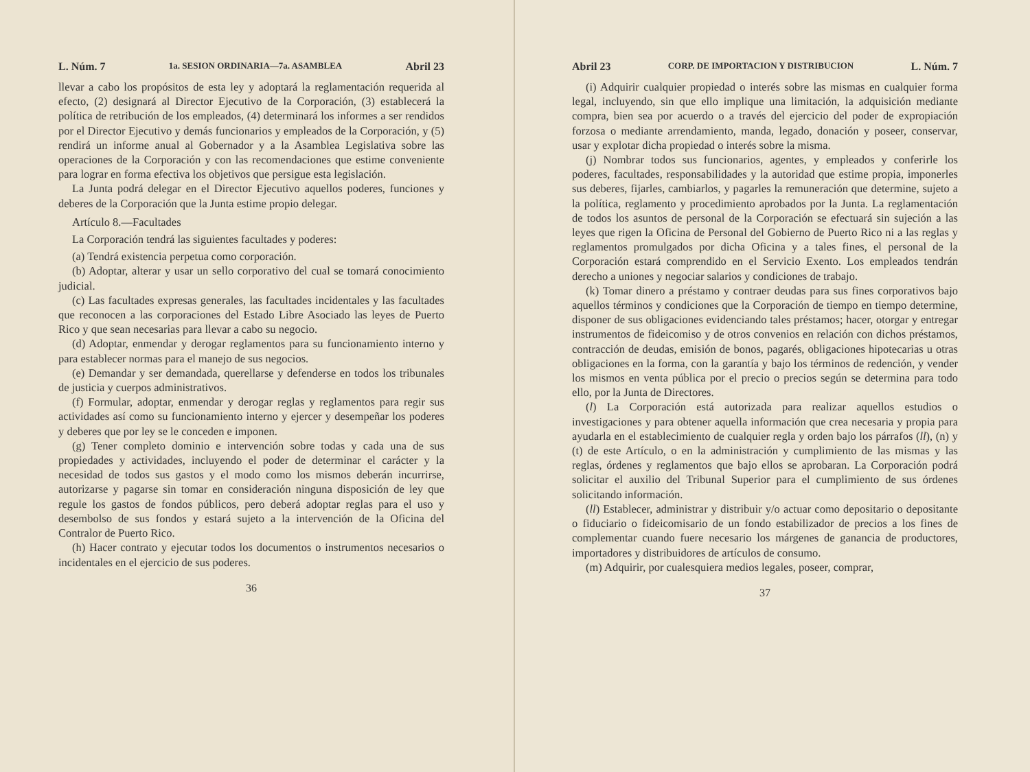L. Núm. 7 1a. SESION ORDINARIA—7a. ASAMBLEA Abril 23
llevar a cabo los propósitos de esta ley y adoptará la reglamentación requerida al efecto, (2) designará al Director Ejecutivo de la Corporación, (3) establecerá la política de retribución de los empleados, (4) determinará los informes a ser rendidos por el Director Ejecutivo y demás funcionarios y empleados de la Corporación, y (5) rendirá un informe anual al Gobernador y a la Asamblea Legislativa sobre las operaciones de la Corporación y con las recomendaciones que estime conveniente para lograr en forma efectiva los objetivos que persigue esta legislación.
La Junta podrá delegar en el Director Ejecutivo aquellos poderes, funciones y deberes de la Corporación que la Junta estime propio delegar.
Artículo 8.—Facultades
La Corporación tendrá las siguientes facultades y poderes:
(a) Tendrá existencia perpetua como corporación.
(b) Adoptar, alterar y usar un sello corporativo del cual se tomará conocimiento judicial.
(c) Las facultades expresas generales, las facultades incidentales y las facultades que reconocen a las corporaciones del Estado Libre Asociado las leyes de Puerto Rico y que sean necesarias para llevar a cabo su negocio.
(d) Adoptar, enmendar y derogar reglamentos para su funcionamiento interno y para establecer normas para el manejo de sus negocios.
(e) Demandar y ser demandada, querellarse y defenderse en todos los tribunales de justicia y cuerpos administrativos.
(f) Formular, adoptar, enmendar y derogar reglas y reglamentos para regir sus actividades así como su funcionamiento interno y ejercer y desempeñar los poderes y deberes que por ley se le conceden e imponen.
(g) Tener completo dominio e intervención sobre todas y cada una de sus propiedades y actividades, incluyendo el poder de determinar el carácter y la necesidad de todos sus gastos y el modo como los mismos deberán incurrirse, autorizarse y pagarse sin tomar en consideración ninguna disposición de ley que regule los gastos de fondos públicos, pero deberá adoptar reglas para el uso y desembolso de sus fondos y estará sujeto a la intervención de la Oficina del Contralor de Puerto Rico.
(h) Hacer contrato y ejecutar todos los documentos o instrumentos necesarios o incidentales en el ejercicio de sus poderes.
36
Abril 23 CORP. DE IMPORTACION Y DISTRIBUCION L. Núm. 7
(i) Adquirir cualquier propiedad o interés sobre las mismas en cualquier forma legal, incluyendo, sin que ello implique una limitación, la adquisición mediante compra, bien sea por acuerdo o a través del ejercicio del poder de expropiación forzosa o mediante arrendamiento, manda, legado, donación y poseer, conservar, usar y explotar dicha propiedad o interés sobre la misma.
(j) Nombrar todos sus funcionarios, agentes, y empleados y conferirle los poderes, facultades, responsabilidades y la autoridad que estime propia, imponerles sus deberes, fijarles, cambiarlos, y pagarles la remuneración que determine, sujeto a la política, reglamento y procedimiento aprobados por la Junta. La reglamentación de todos los asuntos de personal de la Corporación se efectuará sin sujeción a las leyes que rigen la Oficina de Personal del Gobierno de Puerto Rico ni a las reglas y reglamentos promulgados por dicha Oficina y a tales fines, el personal de la Corporación estará comprendido en el Servicio Exento. Los empleados tendrán derecho a uniones y negociar salarios y condiciones de trabajo.
(k) Tomar dinero a préstamo y contraer deudas para sus fines corporativos bajo aquellos términos y condiciones que la Corporación de tiempo en tiempo determine, disponer de sus obligaciones evidenciando tales préstamos; hacer, otorgar y entregar instrumentos de fideicomiso y de otros convenios en relación con dichos préstamos, contracción de deudas, emisión de bonos, pagarés, obligaciones hipotecarias u otras obligaciones en la forma, con la garantía y bajo los términos de redención, y vender los mismos en venta pública por el precio o precios según se determina para todo ello, por la Junta de Directores.
(l) La Corporación está autorizada para realizar aquellos estudios o investigaciones y para obtener aquella información que crea necesaria y propia para ayudarla en el establecimiento de cualquier regla y orden bajo los párrafos (ll), (n) y (t) de este Artículo, o en la administración y cumplimiento de las mismas y las reglas, órdenes y reglamentos que bajo ellos se aprobaran. La Corporación podrá solicitar el auxilio del Tribunal Superior para el cumplimiento de sus órdenes solicitando información.
(ll) Establecer, administrar y distribuir y/o actuar como depositario o depositante o fiduciario o fideicomisario de un fondo estabilizador de precios a los fines de complementar cuando fuere necesario los márgenes de ganancia de productores, importadores y distribuidores de artículos de consumo.
(m) Adquirir, por cualesquiera medios legales, poseer, comprar,
37